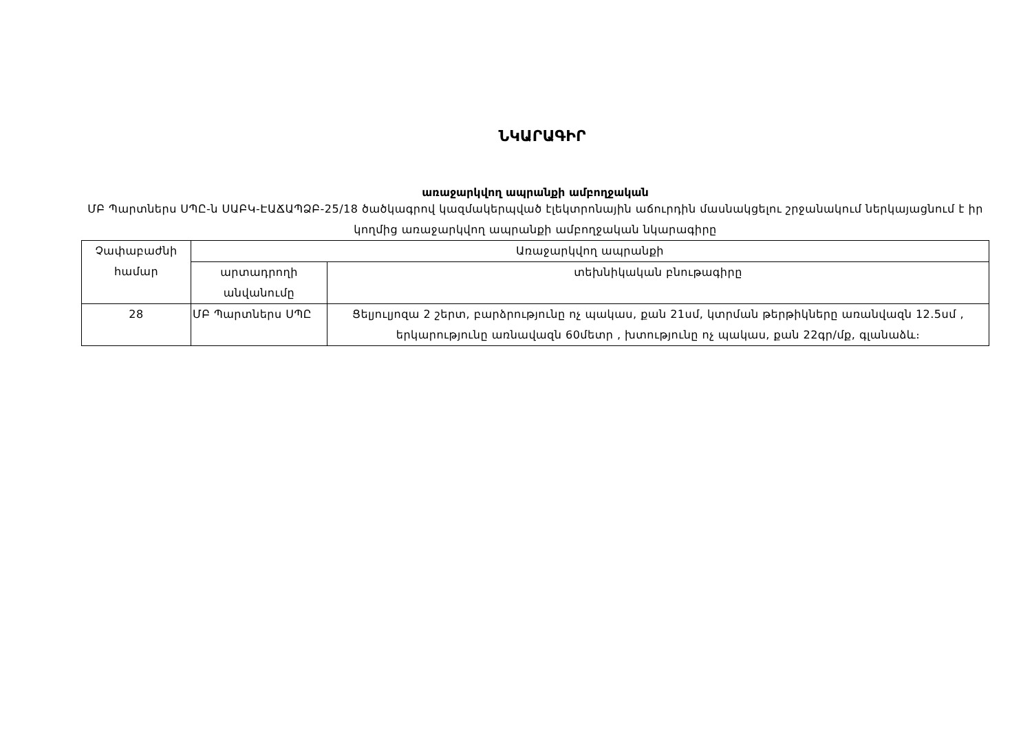ՆԿԱՐԱԳԻՐ
առաջարկվող ապրանքի ամբողջական
ՄԲ Պարտներս ՍՊԸ-ն ՍԱԲԿ-ԷԱՃԱՊՁԲ-25/18 ծածկագրով կազմակերպված էլեկտրոնային աճուրդին մասնակցելու շրջանակում ներկայացնում է իր կողմից առաջարկվող ապրանքի ամբողջական նկարագիրը
| Չափաբաժնի համար | Առաջարկվող ապրանքի | |
| --- | --- | --- |
| | արտադրողի անվանումը | տեխնիկական բնութագիրը |
| 28 | ՄԲ Պարտներս ՍՊԸ | Ցելյուլյոզա 2 շերտ, բարձրությունը ոչ պակաս, քան 21սմ, կտրման թերթիկները առանվազն 12.5սմ , երկարությունը առնավազն 60մետր , խտությունը ոչ պակաս, քան 22գր/մք, գլանաձև։ |